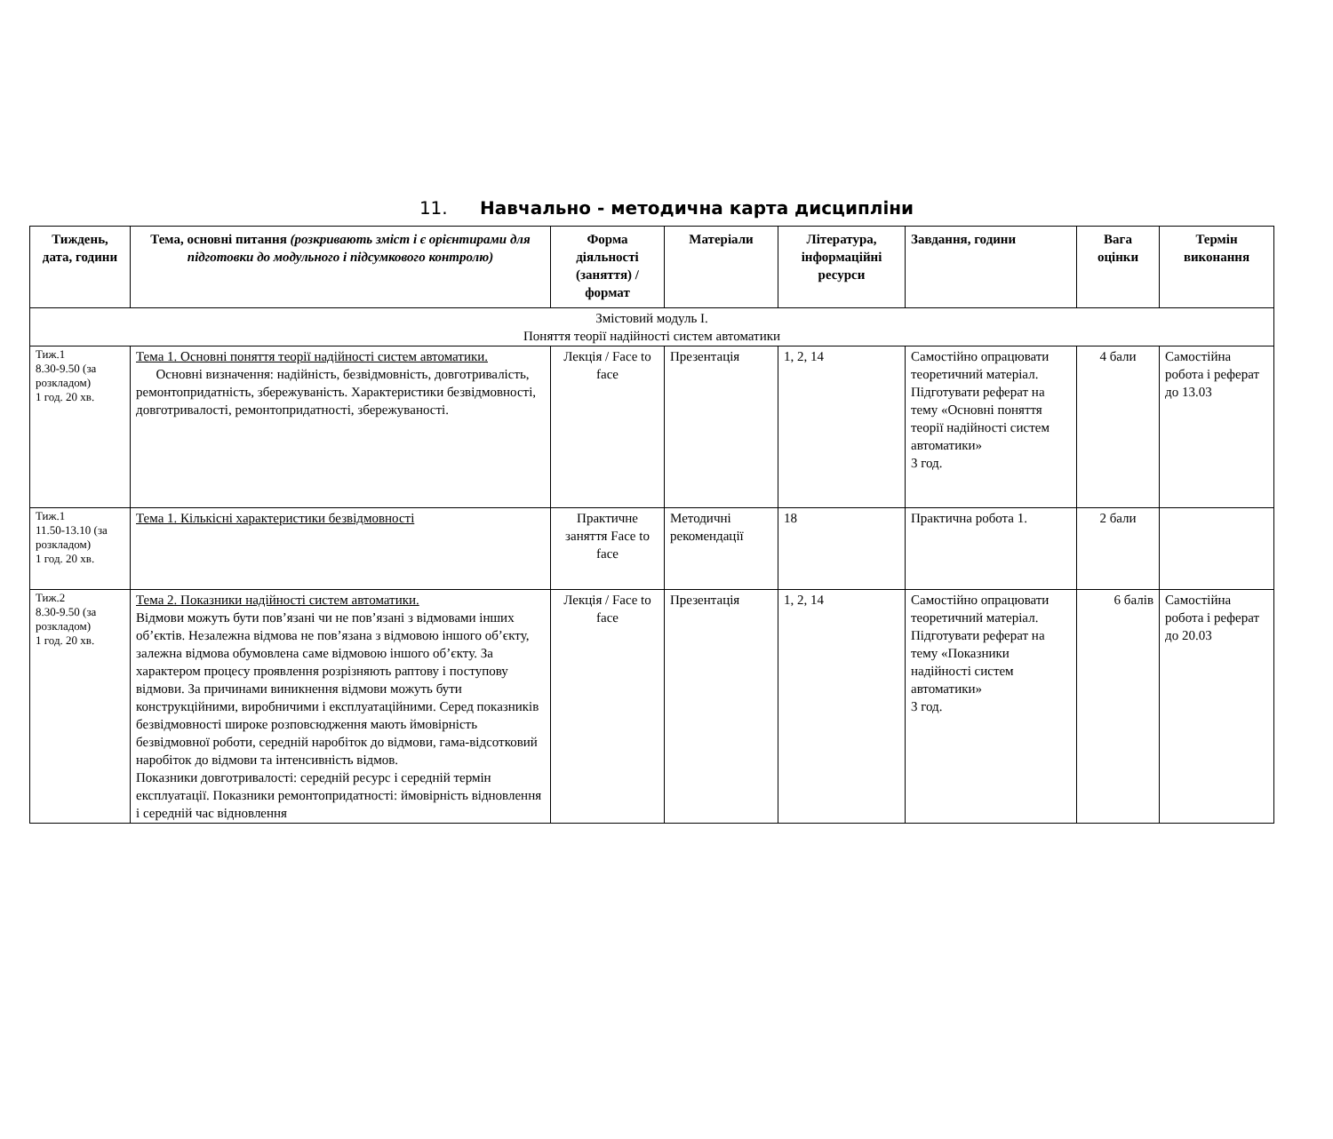11. Навчально - методична карта дисципліни
| Тиждень, дата, години | Тема, основні питання (розкривають зміст і є орієнтирами для підготовки до модульного і підсумкового контролю) | Форма діяльності (заняття) / формат | Матеріали | Література, інформаційні ресурси | Завдання, години | Вага оцінки | Термін виконання |
| --- | --- | --- | --- | --- | --- | --- | --- |
| Змістовий модуль І. Поняття теорії надійності систем автоматики | | | | | | | |
| Тиж.1 8.30-9.50 (за розкладом) 1 год. 20 хв. | Тема 1. Основні поняття теорії надійності систем автоматики. Основні визначення: надійність, безвідмовність, довготривалість, ремонтопридатність, збережуваність. Характеристики безвідмовності, довготривалості, ремонтопридатності, збережуваності. | Лекція / Face to face | Презентація | 1, 2, 14 | Самостійно опрацювати теоретичний матеріал. Підготувати реферат на тему «Основні поняття теорії надійності систем автоматики» 3 год. | 4 бали | Самостійна робота і реферат до 13.03 |
| Тиж.1 11.50-13.10 (за розкладом) 1 год. 20 хв. | Тема 1. Кількісні характеристики безвідмовності | Практичне заняття Face to face | Методичні рекомендації | 18 | Практична робота 1. | 2 бали | |
| Тиж.2 8.30-9.50 (за розкладом) 1 год. 20 хв. | Тема 2. Показники надійності систем автоматики. Відмови можуть бути пов’язані чи не пов’язані з відмовами інших об’єктів. Незалежна відмова не пов’язана з відмовою іншого об’єкту, залежна відмова обумовлена саме відмовою іншого об’єкту. За характером процесу проявлення розрізняють раптову і поступову відмови. За причинами виникнення відмови можуть бути конструкційними, виробничими і експлуатаційними. Серед показників безвідмовності широке розповсюдження мають ймовірність безвідмовної роботи, середній наробіток до відмови, гама-відсотковий наробіток до відмови та інтенсивність відмов. Показники довготривалості: середній ресурс і середній термін експлуатації. Показники ремонтопридатності: ймовірність відновлення і середній час відновлення | Лекція / Face to face | Презентація | 1, 2, 14 | Самостійно опрацювати теоретичний матеріал. Підготувати реферат на тему «Показники надійності систем автоматики» 3 год. | 6 балів | Самостійна робота і реферат до 20.03 |